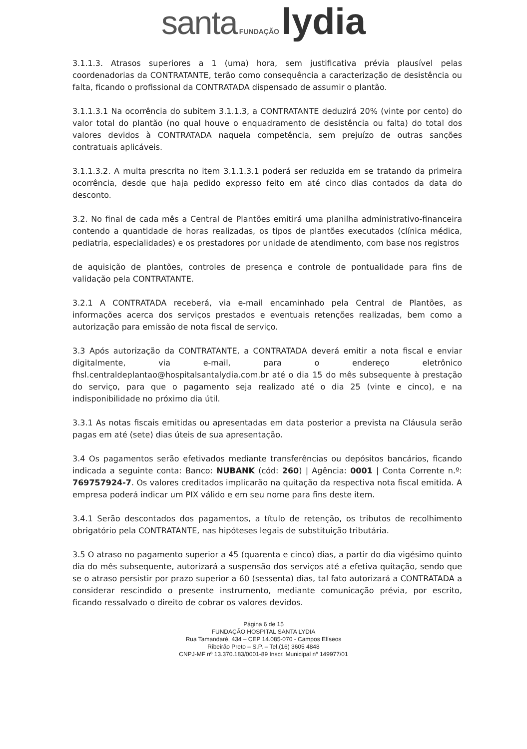santa FUNDAÇÃO lydia
3.1.1.3. Atrasos superiores a 1 (uma) hora, sem justificativa prévia plausível pelas coordenadorias da CONTRATANTE, terão como consequência a caracterização de desistência ou falta, ficando o profissional da CONTRATADA dispensado de assumir o plantão.
3.1.1.3.1 Na ocorrência do subitem 3.1.1.3, a CONTRATANTE deduzirá 20% (vinte por cento) do valor total do plantão (no qual houve o enquadramento de desistência ou falta) do total dos valores devidos à CONTRATADA naquela competência, sem prejuízo de outras sanções contratuais aplicáveis.
3.1.1.3.2. A multa prescrita no item 3.1.1.3.1 poderá ser reduzida em se tratando da primeira ocorrência, desde que haja pedido expresso feito em até cinco dias contados da data do desconto.
3.2. No final de cada mês a Central de Plantões emitirá uma planilha administrativo-financeira contendo a quantidade de horas realizadas, os tipos de plantões executados (clínica médica, pediatria, especialidades) e os prestadores por unidade de atendimento, com base nos registros
de aquisição de plantões, controles de presença e controle de pontualidade para fins de validação pela CONTRATANTE.
3.2.1 A CONTRATADA receberá, via e-mail encaminhado pela Central de Plantões, as informações acerca dos serviços prestados e eventuais retenções realizadas, bem como a autorização para emissão de nota fiscal de serviço.
3.3 Após autorização da CONTRATANTE, a CONTRATADA deverá emitir a nota fiscal e enviar digitalmente, via e-mail, para o endereço eletrônico fhsl.centraldeplantao@hospitalsantalydia.com.br até o dia 15 do mês subsequente à prestação do serviço, para que o pagamento seja realizado até o dia 25 (vinte e cinco), e na indisponibilidade no próximo dia útil.
3.3.1 As notas fiscais emitidas ou apresentadas em data posterior a prevista na Cláusula serão pagas em até (sete) dias úteis de sua apresentação.
3.4 Os pagamentos serão efetivados mediante transferências ou depósitos bancários, ficando indicada a seguinte conta: Banco: NUBANK (cód: 260) | Agência: 0001 | Conta Corrente n.º: 769757924-7. Os valores creditados implicarão na quitação da respectiva nota fiscal emitida. A empresa poderá indicar um PIX válido e em seu nome para fins deste item.
3.4.1 Serão descontados dos pagamentos, a título de retenção, os tributos de recolhimento obrigatório pela CONTRATANTE, nas hipóteses legais de substituição tributária.
3.5 O atraso no pagamento superior a 45 (quarenta e cinco) dias, a partir do dia vigésimo quinto dia do mês subsequente, autorizará a suspensão dos serviços até a efetiva quitação, sendo que se o atraso persistir por prazo superior a 60 (sessenta) dias, tal fato autorizará a CONTRATADA a considerar rescindido o presente instrumento, mediante comunicação prévia, por escrito, ficando ressalvado o direito de cobrar os valores devidos.
Página 6 de 15
FUNDAÇÃO HOSPITAL SANTA LYDIA
Rua Tamandaré, 434 – CEP 14.085-070 - Campos Elíseos
Ribeirão Preto – S.P. – Tel.(16) 3605 4848
CNPJ-MF nº 13.370.183/0001-89 Inscr. Municipal nº 149977/01